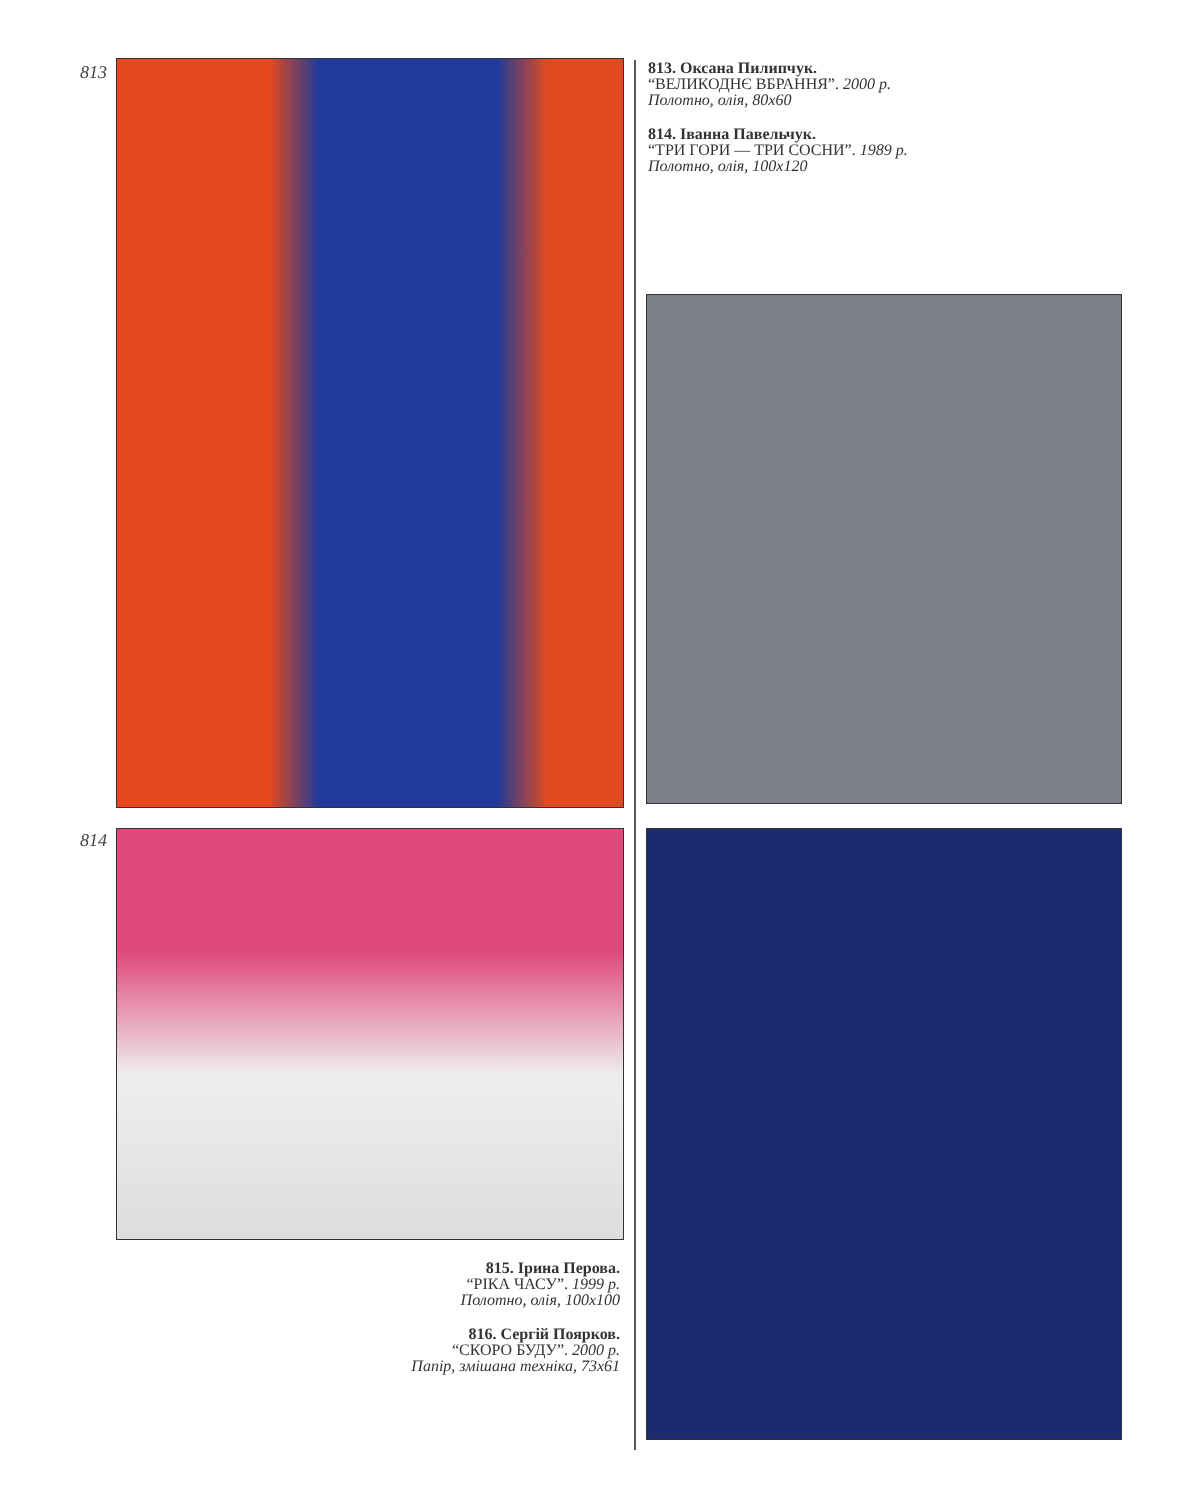813
814
813. Оксана Пилипчук.
“ВЕЛИКОДНЄ ВБРАННЯ”. 2000 р.
Полотно, олія, 80x60
814. Іванна Павельчук.
“ТРИ ГОРИ — ТРИ СОСНИ”. 1989 р.
Полотно, олія, 100x120
815. Ірина Перова.
“РІКА ЧАСУ”. 1999 р.
Полотно, олія, 100x100
816. Сергій Поярков.
“СКОРО БУДУ”. 2000 р.
Папір, змішана техніка, 73x61